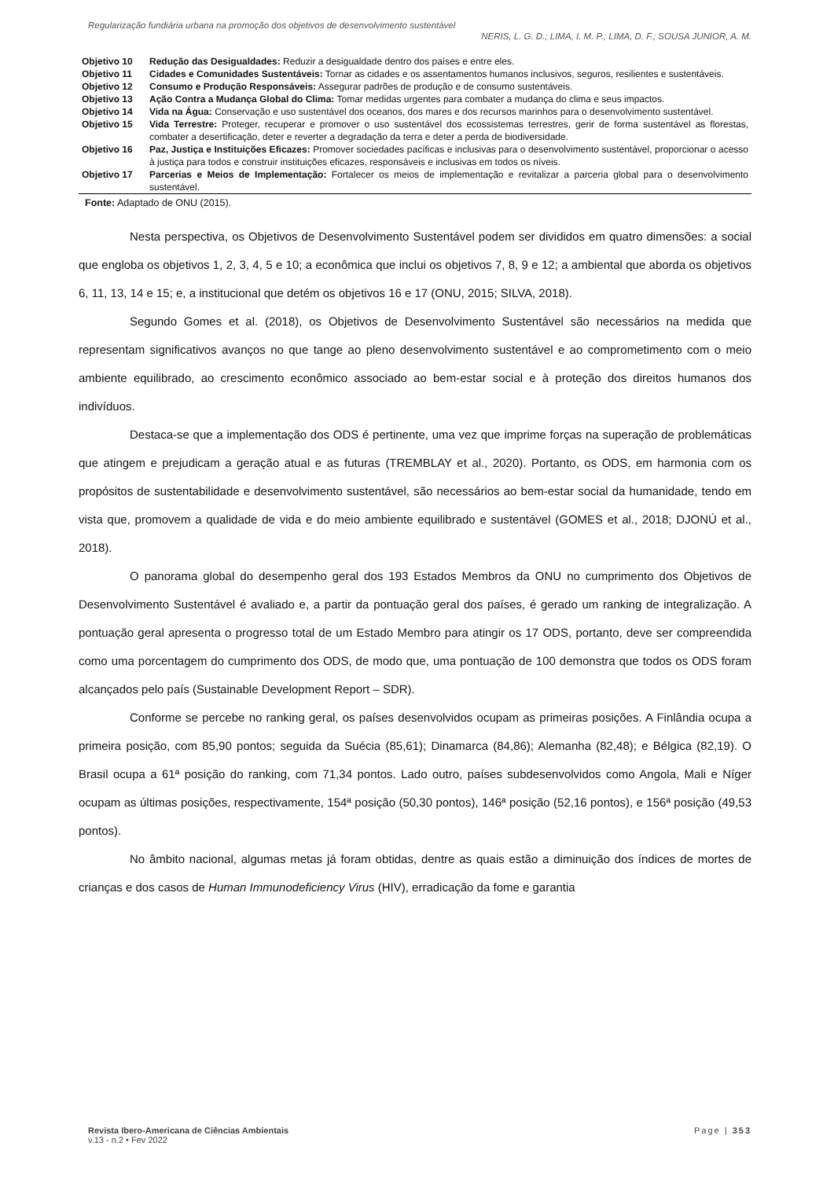Regularização fundiária urbana na promoção dos objetivos de desenvolvimento sustentável
NERIS, L. G. D.; LIMA, I. M. P.; LIMA, D. F.; SOUSA JUNIOR, A. M.
| Objetivo 10 | Redução das Desigualdades: Reduzir a desigualdade dentro dos países e entre eles. |
| Objetivo 11 | Cidades e Comunidades Sustentáveis: Tornar as cidades e os assentamentos humanos inclusivos, seguros, resilientes e sustentáveis. |
| Objetivo 12 | Consumo e Produção Responsáveis: Assegurar padrões de produção e de consumo sustentáveis. |
| Objetivo 13 | Ação Contra a Mudança Global do Clima: Tomar medidas urgentes para combater a mudança do clima e seus impactos. |
| Objetivo 14 | Vida na Água: Conservação e uso sustentável dos oceanos, dos mares e dos recursos marinhos para o desenvolvimento sustentável. |
| Objetivo 15 | Vida Terrestre: Proteger, recuperar e promover o uso sustentável dos ecossistemas terrestres, gerir de forma sustentável as florestas, combater a desertificação, deter e reverter a degradação da terra e deter a perda de biodiversidade. |
| Objetivo 16 | Paz, Justiça e Instituições Eficazes: Promover sociedades pacíficas e inclusivas para o desenvolvimento sustentável, proporcionar o acesso à justiça para todos e construir instituições eficazes, responsáveis e inclusivas em todos os níveis. |
| Objetivo 17 | Parcerias e Meios de Implementação: Fortalecer os meios de implementação e revitalizar a parceria global para o desenvolvimento sustentável. |
Fonte: Adaptado de ONU (2015).
Nesta perspectiva, os Objetivos de Desenvolvimento Sustentável podem ser divididos em quatro dimensões: a social que engloba os objetivos 1, 2, 3, 4, 5 e 10; a econômica que inclui os objetivos 7, 8, 9 e 12; a ambiental que aborda os objetivos 6, 11, 13, 14 e 15; e, a institucional que detém os objetivos 16 e 17 (ONU, 2015; SILVA, 2018).
Segundo Gomes et al. (2018), os Objetivos de Desenvolvimento Sustentável são necessários na medida que representam significativos avanços no que tange ao pleno desenvolvimento sustentável e ao comprometimento com o meio ambiente equilibrado, ao crescimento econômico associado ao bem-estar social e à proteção dos direitos humanos dos indivíduos.
Destaca-se que a implementação dos ODS é pertinente, uma vez que imprime forças na superação de problemáticas que atingem e prejudicam a geração atual e as futuras (TREMBLAY et al., 2020). Portanto, os ODS, em harmonia com os propósitos de sustentabilidade e desenvolvimento sustentável, são necessários ao bem-estar social da humanidade, tendo em vista que, promovem a qualidade de vida e do meio ambiente equilibrado e sustentável (GOMES et al., 2018; DJONÚ et al., 2018).
O panorama global do desempenho geral dos 193 Estados Membros da ONU no cumprimento dos Objetivos de Desenvolvimento Sustentável é avaliado e, a partir da pontuação geral dos países, é gerado um ranking de integralização. A pontuação geral apresenta o progresso total de um Estado Membro para atingir os 17 ODS, portanto, deve ser compreendida como uma porcentagem do cumprimento dos ODS, de modo que, uma pontuação de 100 demonstra que todos os ODS foram alcançados pelo país (Sustainable Development Report – SDR).
Conforme se percebe no ranking geral, os países desenvolvidos ocupam as primeiras posições. A Finlândia ocupa a primeira posição, com 85,90 pontos; seguida da Suécia (85,61); Dinamarca (84,86); Alemanha (82,48); e Bélgica (82,19). O Brasil ocupa a 61ª posição do ranking, com 71,34 pontos. Lado outro, países subdesenvolvidos como Angola, Mali e Níger ocupam as últimas posições, respectivamente, 154ª posição (50,30 pontos), 146ª posição (52,16 pontos), e 156ª posição (49,53 pontos).
No âmbito nacional, algumas metas já foram obtidas, dentre as quais estão a diminuição dos índices de mortes de crianças e dos casos de Human Immunodeficiency Virus (HIV), erradicação da fome e garantia
Revista Ibero-Americana de Ciências Ambientais
v.13 - n.2 • Fev 2022
Page | 353